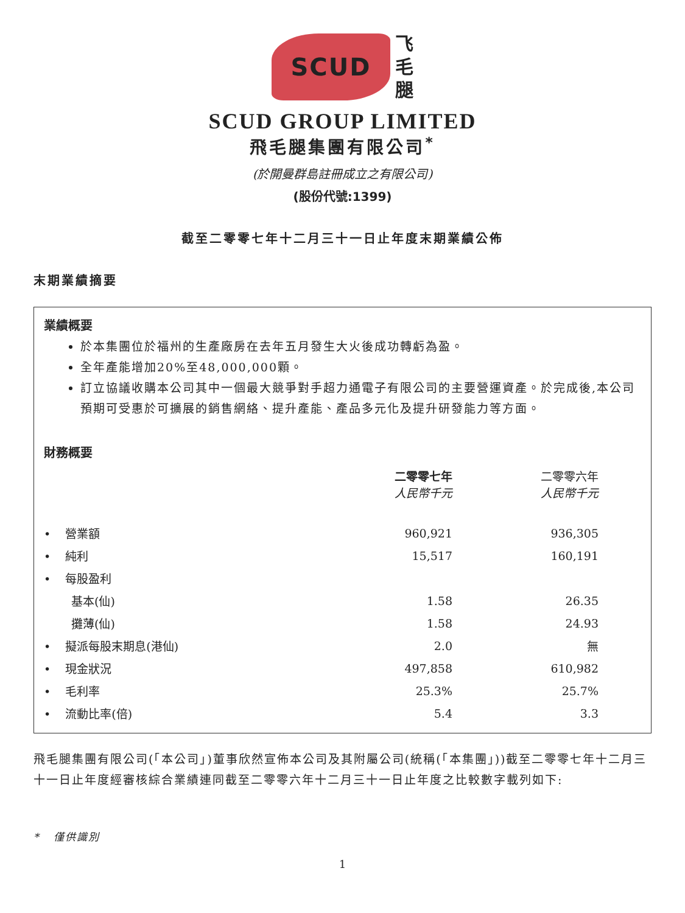SCUD
飞
毛
腿
SCUD GROUP LIMITED
飛毛腿集團有限公司<sup>*</sup>
(於開曼群島註冊成立之有限公司)
(股份代號:1399)
截至二零零七年十二月三十一日止年度末期業績公佈
末期業績摘要
業績概要
於本集團位於福州的生產廠房在去年五月發生大火後成功轉虧為盈。
全年產能增加20%至48,000,000顆。
訂立協議收購本公司其中一個最大競爭對手超力通電子有限公司的主要營運資產。於完成後,本公司預期可受惠於可擴展的銷售網絡、提升產能、產品多元化及提升研發能力等方面。
財務概要
| | 二零零七年 人民幣千元 | | 二零零六年 人民幣千元 | |
| --- | --- | --- | --- | --- |
| • 營業額 | 960,921 | | 936,305 | |
| • 純利 | 15,517 | | 160,191 | |
| • 每股盈利 | | | | |
| 基本(仙) | 1.58 | | 26.35 | |
| 攤薄(仙) | 1.58 | | 24.93 | |
| • 擬派每股末期息(港仙) | 2.0 | | 無 | |
| • 現金狀況 | 497,858 | | 610,982 | |
| • 毛利率 | 25.3% | | 25.7% | |
| • 流動比率(倍) | 5.4 | | 3.3 | |
飛毛腿集團有限公司(「本公司」)董事欣然宣佈本公司及其附屬公司(統稱(「本集團」))截至二零零七年十二月三十一日止年度經審核綜合業績連同截至二零零六年十二月三十一日止年度之比較數字載列如下:
* 僅供識別
1